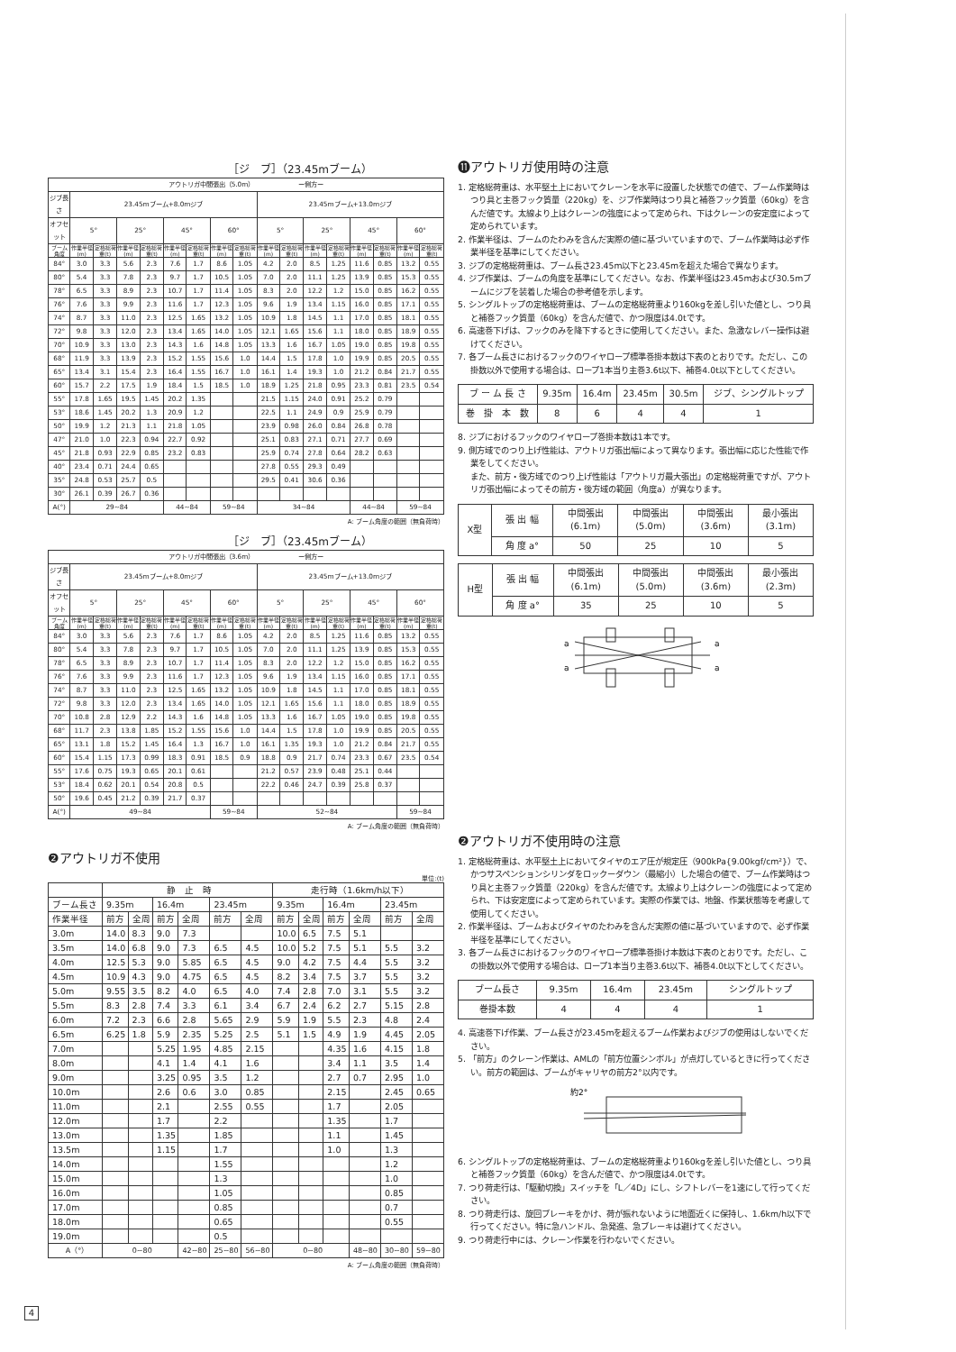［ジ　ブ］（23.45mブーム）
| アウトリガ中間張出（5.0m） ー側方ー | | | | | | | | | | | | | | | | |
| ジブ長さ | 23.45mブーム+8.0mジブ | | | | | | | | 23.45mブーム+13.0mジブ | | | | | | | |
| オフセット | 5° | | 25° | | 45° | | 60° | | 5° | | 25° | | 45° | | 60° | |
| ブーム角度 | 作業半径(m) | 定格総荷重(t) | 作業半径(m) | 定格総荷重(t) | 作業半径(m) | 定格総荷重(t) | 作業半径(m) | 定格総荷重(t) | 作業半径(m) | 定格総荷重(t) | 作業半径(m) | 定格総荷重(t) | 作業半径(m) | 定格総荷重(t) | 作業半径(m) | 定格総荷重(t) |
| 84° | 3.0 | 3.3 | 5.6 | 2.3 | 7.6 | 1.7 | 8.6 | 1.05 | 4.2 | 2.0 | 8.5 | 1.25 | 11.6 | 0.85 | 13.2 | 0.55 |
| 80° | 5.4 | 3.3 | 7.8 | 2.3 | 9.7 | 1.7 | 10.5 | 1.05 | 7.0 | 2.0 | 11.1 | 1.25 | 13.9 | 0.85 | 15.3 | 0.55 |
| 78° | 6.5 | 3.3 | 8.9 | 2.3 | 10.7 | 1.7 | 11.4 | 1.05 | 8.3 | 2.0 | 12.2 | 1.2 | 15.0 | 0.85 | 16.2 | 0.55 |
| 76° | 7.6 | 3.3 | 9.9 | 2.3 | 11.6 | 1.7 | 12.3 | 1.05 | 9.6 | 1.9 | 13.4 | 1.15 | 16.0 | 0.85 | 17.1 | 0.55 |
| 74° | 8.7 | 3.3 | 11.0 | 2.3 | 12.5 | 1.65 | 13.2 | 1.05 | 10.9 | 1.8 | 14.5 | 1.1 | 17.0 | 0.85 | 18.1 | 0.55 |
| 72° | 9.8 | 3.3 | 12.0 | 2.3 | 13.4 | 1.65 | 14.0 | 1.05 | 12.1 | 1.65 | 15.6 | 1.1 | 18.0 | 0.85 | 18.9 | 0.55 |
| 70° | 10.9 | 3.3 | 13.0 | 2.3 | 14.3 | 1.6 | 14.8 | 1.05 | 13.3 | 1.6 | 16.7 | 1.05 | 19.0 | 0.85 | 19.8 | 0.55 |
| 68° | 11.9 | 3.3 | 13.9 | 2.3 | 15.2 | 1.55 | 15.6 | 1.0 | 14.4 | 1.5 | 17.8 | 1.0 | 19.9 | 0.85 | 20.5 | 0.55 |
| 65° | 13.4 | 3.1 | 15.4 | 2.3 | 16.4 | 1.55 | 16.7 | 1.0 | 16.1 | 1.4 | 19.3 | 1.0 | 21.2 | 0.84 | 21.7 | 0.55 |
| 60° | 15.7 | 2.2 | 17.5 | 1.9 | 18.4 | 1.5 | 18.5 | 1.0 | 18.9 | 1.25 | 21.8 | 0.95 | 23.3 | 0.81 | 23.5 | 0.54 |
| 55° | 17.8 | 1.65 | 19.5 | 1.45 | 20.2 | 1.35 | | | 21.5 | 1.15 | 24.0 | 0.91 | 25.2 | 0.79 | | |
| 53° | 18.6 | 1.45 | 20.2 | 1.3 | 20.9 | 1.2 | | | 22.5 | 1.1 | 24.9 | 0.9 | 25.9 | 0.79 | | |
| 50° | 19.9 | 1.2 | 21.3 | 1.1 | 21.8 | 1.05 | | | 23.9 | 0.98 | 26.0 | 0.84 | 26.8 | 0.78 | | |
| 47° | 21.0 | 1.0 | 22.3 | 0.94 | 22.7 | 0.92 | | | 25.1 | 0.83 | 27.1 | 0.71 | 27.7 | 0.69 | | |
| 45° | 21.8 | 0.93 | 22.9 | 0.85 | 23.2 | 0.83 | | | 25.9 | 0.74 | 27.8 | 0.64 | 28.2 | 0.63 | | |
| 40° | 23.4 | 0.71 | 24.4 | 0.65 | | | | | 27.8 | 0.55 | 29.3 | 0.49 | | | | |
| 35° | 24.8 | 0.53 | 25.7 | 0.5 | | | | | 29.5 | 0.41 | 30.6 | 0.36 | | | | |
| 30° | 26.1 | 0.39 | 26.7 | 0.36 | | | | | | | | | | | | |
| A(°) | 29~84 | | | | 44~84 | | 59~84 | | 34~84 | | | | 44~84 | | 59~84 | |
A: ブーム角度の範囲（無負荷時）
［ジ　ブ］（23.45mブーム）
| アウトリガ中間張出（3.6m） ー側方ー | | | | | | | | | | | | | | | | |
| ジブ長さ | 23.45mブーム+8.0mジブ | | | | | | | | 23.45mブーム+13.0mジブ | | | | | | | |
| オフセット | 5° | | 25° | | 45° | | 60° | | 5° | | 25° | | 45° | | 60° | |
| ブーム角度 | 作業半径(m) | 定格総荷重(t) | 作業半径(m) | 定格総荷重(t) | 作業半径(m) | 定格総荷重(t) | 作業半径(m) | 定格総荷重(t) | 作業半径(m) | 定格総荷重(t) | 作業半径(m) | 定格総荷重(t) | 作業半径(m) | 定格総荷重(t) | 作業半径(m) | 定格総荷重(t) |
| 84° | 3.0 | 3.3 | 5.6 | 2.3 | 7.6 | 1.7 | 8.6 | 1.05 | 4.2 | 2.0 | 8.5 | 1.25 | 11.6 | 0.85 | 13.2 | 0.55 |
| 80° | 5.4 | 3.3 | 7.8 | 2.3 | 9.7 | 1.7 | 10.5 | 1.05 | 7.0 | 2.0 | 11.1 | 1.25 | 13.9 | 0.85 | 15.3 | 0.55 |
| 78° | 6.5 | 3.3 | 8.9 | 2.3 | 10.7 | 1.7 | 11.4 | 1.05 | 8.3 | 2.0 | 12.2 | 1.2 | 15.0 | 0.85 | 16.2 | 0.55 |
| 76° | 7.6 | 3.3 | 9.9 | 2.3 | 11.6 | 1.7 | 12.3 | 1.05 | 9.6 | 1.9 | 13.4 | 1.15 | 16.0 | 0.85 | 17.1 | 0.55 |
| 74° | 8.7 | 3.3 | 11.0 | 2.3 | 12.5 | 1.65 | 13.2 | 1.05 | 10.9 | 1.8 | 14.5 | 1.1 | 17.0 | 0.85 | 18.1 | 0.55 |
| 72° | 9.8 | 3.3 | 12.0 | 2.3 | 13.4 | 1.65 | 14.0 | 1.05 | 12.1 | 1.65 | 15.6 | 1.1 | 18.0 | 0.85 | 18.9 | 0.55 |
| 70° | 10.8 | 2.8 | 12.9 | 2.2 | 14.3 | 1.6 | 14.8 | 1.05 | 13.3 | 1.6 | 16.7 | 1.05 | 19.0 | 0.85 | 19.8 | 0.55 |
| 68° | 11.7 | 2.3 | 13.8 | 1.85 | 15.2 | 1.55 | 15.6 | 1.0 | 14.4 | 1.5 | 17.8 | 1.0 | 19.9 | 0.85 | 20.5 | 0.55 |
| 65° | 13.1 | 1.8 | 15.2 | 1.45 | 16.4 | 1.3 | 16.7 | 1.0 | 16.1 | 1.35 | 19.3 | 1.0 | 21.2 | 0.84 | 21.7 | 0.55 |
| 60° | 15.4 | 1.15 | 17.3 | 0.99 | 18.3 | 0.91 | 18.5 | 0.9 | 18.8 | 0.9 | 21.7 | 0.74 | 23.3 | 0.67 | 23.5 | 0.54 |
| 55° | 17.6 | 0.75 | 19.3 | 0.65 | 20.1 | 0.61 | | | 21.2 | 0.57 | 23.9 | 0.48 | 25.1 | 0.44 | | |
| 53° | 18.4 | 0.62 | 20.1 | 0.54 | 20.8 | 0.5 | | | 22.2 | 0.46 | 24.7 | 0.39 | 25.8 | 0.37 | | |
| 50° | 19.6 | 0.45 | 21.2 | 0.39 | 21.7 | 0.37 | | | | | | | | | | |
| A(°) | 49~84 | | | | | | 59~84 | | 52~84 | | | | | | 59~84 | |
A: ブーム角度の範囲（無負荷時）
❷アウトリガ不使用
単位:(t)
| | 静 止 時 | | | | | | 走行時（1.6km/h以下） | | | | | |
| ブーム長さ | 9.35m | | 16.4m | | 23.45m | | 9.35m | | 16.4m | | 23.45m | |
| 作業半径 | 前方 | 全周 | 前方 | 全周 | 前方 | 全周 | 前方 | 全周 | 前方 | 全周 | 前方 | 全周 |
| 3.0m | 14.0 | 8.3 | 9.0 | 7.3 | | | 10.0 | 6.5 | 7.5 | 5.1 | | |
| 3.5m | 14.0 | 6.8 | 9.0 | 7.3 | 6.5 | 4.5 | 10.0 | 5.2 | 7.5 | 5.1 | 5.5 | 3.2 |
| 4.0m | 12.5 | 5.3 | 9.0 | 5.85 | 6.5 | 4.5 | 9.0 | 4.2 | 7.5 | 4.4 | 5.5 | 3.2 |
| 4.5m | 10.9 | 4.3 | 9.0 | 4.75 | 6.5 | 4.5 | 8.2 | 3.4 | 7.5 | 3.7 | 5.5 | 3.2 |
| 5.0m | 9.55 | 3.5 | 8.2 | 4.0 | 6.5 | 4.0 | 7.4 | 2.8 | 7.0 | 3.1 | 5.5 | 3.2 |
| 5.5m | 8.3 | 2.8 | 7.4 | 3.3 | 6.1 | 3.4 | 6.7 | 2.4 | 6.2 | 2.7 | 5.15 | 2.8 |
| 6.0m | 7.2 | 2.3 | 6.6 | 2.8 | 5.65 | 2.9 | 5.9 | 1.9 | 5.5 | 2.3 | 4.8 | 2.4 |
| 6.5m | 6.25 | 1.8 | 5.9 | 2.35 | 5.25 | 2.5 | 5.1 | 1.5 | 4.9 | 1.9 | 4.45 | 2.05 |
| 7.0m | | | 5.25 | 1.95 | 4.85 | 2.15 | | | 4.35 | 1.6 | 4.15 | 1.8 |
| 8.0m | | | 4.1 | 1.4 | 4.1 | 1.6 | | | 3.4 | 1.1 | 3.5 | 1.4 |
| 9.0m | | | 3.25 | 0.95 | 3.5 | 1.2 | | | 2.7 | 0.7 | 2.95 | 1.0 |
| 10.0m | | | 2.6 | 0.6 | 3.0 | 0.85 | | | 2.15 | | 2.45 | 0.65 |
| 11.0m | | | 2.1 | | 2.55 | 0.55 | | | 1.7 | | 2.05 | |
| 12.0m | | | 1.7 | | 2.2 | | | | 1.35 | | 1.7 | |
| 13.0m | | | 1.35 | | 1.85 | | | | 1.1 | | 1.45 | |
| 13.5m | | | 1.15 | | 1.7 | | | | 1.0 | | 1.3 | |
| 14.0m | | | | | 1.55 | | | | | | 1.2 | |
| 15.0m | | | | | 1.3 | | | | | | 1.0 | |
| 16.0m | | | | | 1.05 | | | | | | 0.85 | |
| 17.0m | | | | | 0.85 | | | | | | 0.7 | |
| 18.0m | | | | | 0.65 | | | | | | 0.55 | |
| 19.0m | | | | | 0.5 | | | | | | | |
| A（°） | 0~80 | | | 42~80 | 25~80 | 56~80 | 0~80 | | | 48~80 | 30~80 | 59~80 |
A: ブーム角度の範囲（無負荷時）
⓫アウトリガ使用時の注意
1. 定格総荷重は、水平堅土上においてクレーンを水平に設置した状態での値で、ブーム作業時はつり具と主巻フック質量（220kg）を、ジブ作業時はつり具と補巻フック質量（60kg）を含んだ値です。太線より上はクレーンの強度によって定められ、下はクレーンの安定度によって定められています。
2. 作業半径は、ブームのたわみを含んだ実際の値に基づいていますので、ブーム作業時は必ず作業半径を基準にしてください。
3. ジブの定格総荷重は、ブーム長さ23.45m以下と23.45mを超えた場合で異なります。
4. ジブ作業は、ブームの角度を基準にしてください。なお、作業半径は23.45mおよび30.5mブームにジブを装着した場合の参考値を示します。
5. シングルトップの定格総荷重は、ブームの定格総荷重より160kgを差し引いた値とし、つり具と補巻フック質量（60kg）を含んだ値で、かつ限度は4.0tです。
6. 高速巻下げは、フックのみを降下するときに使用してください。また、急激なレバー操作は避けてください。
7. 各ブーム長さにおけるフックのワイヤロープ標準巻掛本数は下表のとおりです。ただし、この掛数以外で使用する場合は、ロープ1本当り主巻3.6t以下、補巻4.0t以下としてください。
| ブ ー ム 長 さ | 9.35m | 16.4m | 23.45m | 30.5m | ジブ、シングルトップ |
| 巻 掛 本 数 | 8 | 6 | 4 | 4 | 1 |
8. ジブにおけるフックのワイヤロープ巻掛本数は1本です。
9. 側方域でのつり上げ性能は、アウトリガ張出幅によって異なります。張出幅に応じた性能で作業をしてください。
また、前方・後方域でのつり上げ性能は「アウトリガ最大張出」の定格総荷重ですが、アウトリガ張出幅によってその前方・後方域の範囲（角度a）が異なります。
| X型 | 張 出 幅 | 中間張出 (6.1m) | 中間張出 (5.0m) | 中間張出 (3.6m) | 最小張出 (3.1m) |
| | 角 度 a° | 50 | 25 | 10 | 5 |
| H型 | 張 出 幅 | 中間張出 (6.1m) | 中間張出 (5.0m) | 中間張出 (3.6m) | 最小張出 (2.3m) |
| | 角 度 a° | 35 | 25 | 10 | 5 |
a
a
a
a
❷アウトリガ不使用時の注意
1. 定格総荷重は、水平堅土上においてタイヤのエア圧が規定圧（900kPa{9.00kgf/cm²}）で、かつサスペンションシリンダをロックーダウン（最縮小）した場合の値で、ブーム作業時はつり具と主巻フック質量（220kg）を含んだ値です。太線より上はクレーンの強度によって定められ、下は安定度によって定められています。実際の作業では、地盤、作業状態等を考慮して使用してください。
2. 作業半径は、ブームおよびタイヤのたわみを含んだ実際の値に基づいていますので、必ず作業半径を基準にしてください。
3. 各ブーム長さにおけるフックのワイヤロープ標準巻掛け本数は下表のとおりです。ただし、この掛数以外で使用する場合は、ロープ1本当り主巻3.6t以下、補巻4.0t以下としてください。
| ブーム長さ | 9.35m | 16.4m | 23.45m | シングルトップ |
| 巻掛本数 | 4 | 4 | 4 | 1 |
4. 高速巻下げ作業、ブーム長さが23.45mを超えるブーム作業およびジブの使用はしないでください。
5. 「前方」のクレーン作業は、AMLの「前方位置シンボル」が点灯しているときに行ってください。前方の範囲は、ブームがキャリヤの前方2°以内です。
約2°
6. シングルトップの定格総荷重は、ブームの定格総荷重より160kgを差し引いた値とし、つり具と補巻フック質量（60kg）を含んだ値で、かつ限度は4.0tです。
7. つり荷走行は、「駆動切換」スイッチを「L／4D」にし、シフトレバーを1速にして行ってください。
8. つり荷走行は、旋回ブレーキをかけ、荷が振れないように地面近くに保持し、1.6km/h以下で行ってください。特に急ハンドル、急発進、急ブレーキは避けてください。
9. つり荷走行中には、クレーン作業を行わないでください。
4